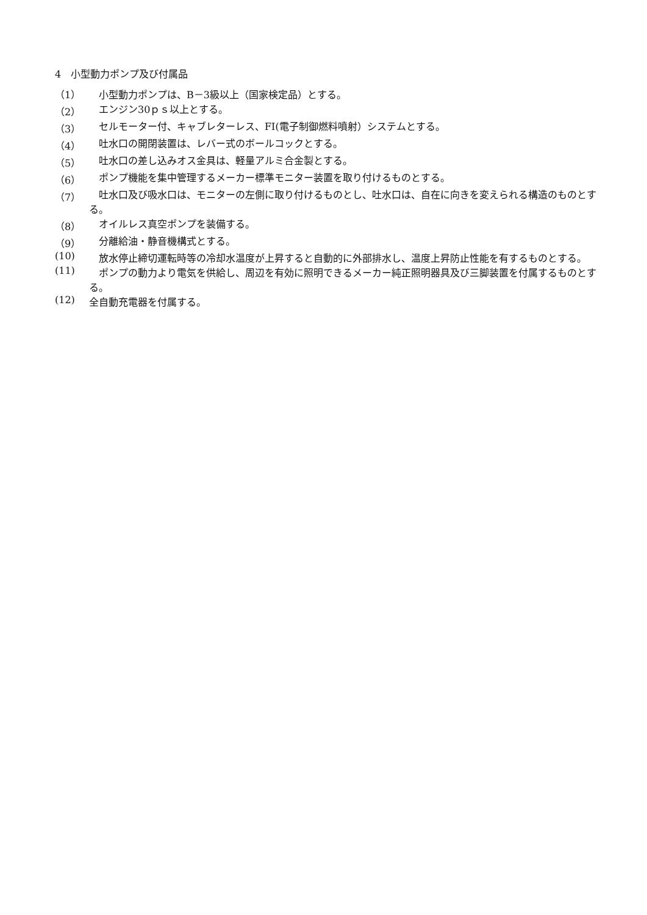4　小型動力ポンプ及び付属品
（1）　小型動力ポンプは、B－3級以上（国家検定品）とする。
（2）　エンジン30ｐｓ以上とする。
（3）　セルモーター付、キャブレターレス、FI(電子制御燃料噴射）システムとする。
（4）　吐水口の開閉装置は、レバー式のボールコックとする。
（5）　吐水口の差し込みオス金具は、軽量アルミ合金製とする。
（6）　ポンプ機能を集中管理するメーカー標準モニター装置を取り付けるものとする。
（7）　吐水口及び吸水口は、モニターの左側に取り付けるものとし、吐水口は、自在に向きを変えられる構造のものとする。
（8）　オイルレス真空ポンプを装備する。
（9）　分離給油・静音機構式とする。
(10)　放水停止締切運転時等の冷却水温度が上昇すると自動的に外部排水し、温度上昇防止性能を有するものとする。
(11)　ポンプの動力より電気を供給し、周辺を有効に照明できるメーカー純正照明器具及び三脚装置を付属するものとする。
(12) 全自動充電器を付属する。